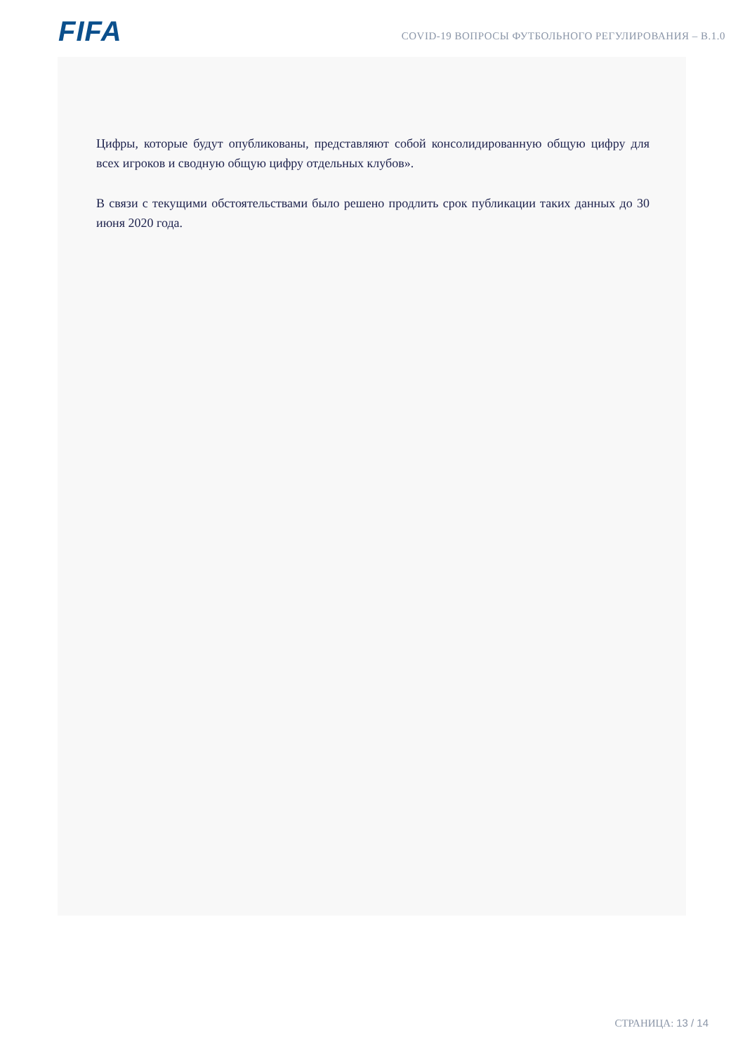FIFA
COVID-19 ВОПРОСЫ ФУТБОЛЬНОГО РЕГУЛИРОВАНИЯ – В.1.0
Цифры, которые будут опубликованы, представляют собой консолидированную общую цифру для всех игроков и сводную общую цифру отдельных клубов».
В связи с текущими обстоятельствами было решено продлить срок публикации таких данных до 30 июня 2020 года.
СТРАНИЦА: 13 / 14